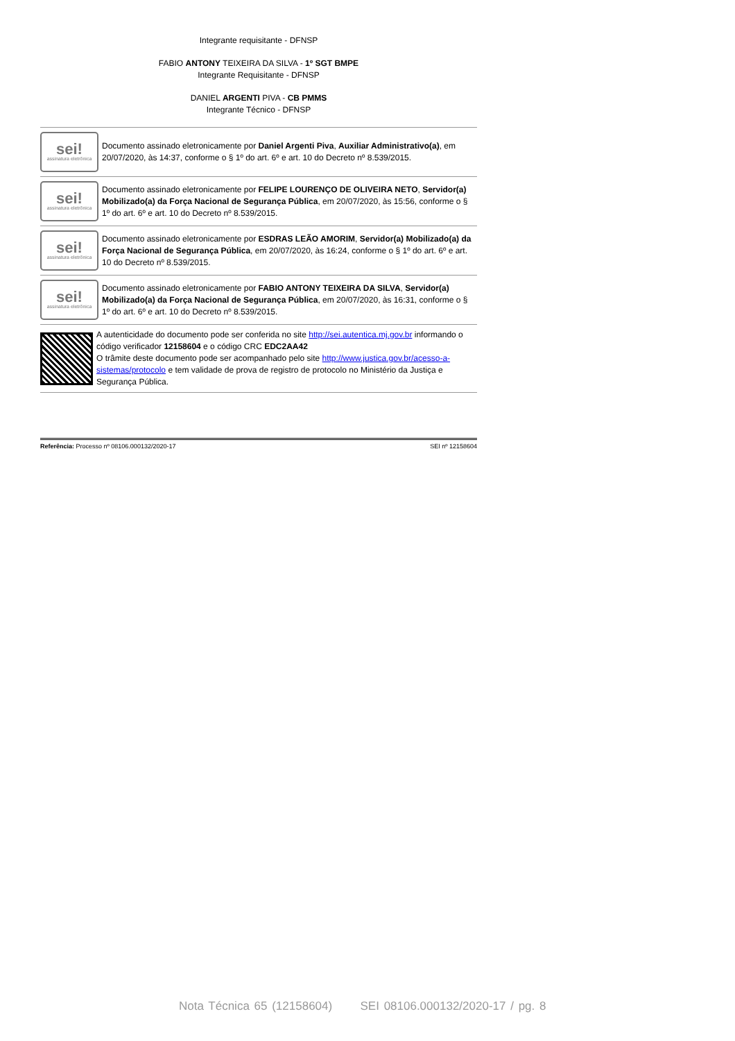Integrante requisitante - DFNSP
FABIO ANTONY TEIXEIRA DA SILVA - 1º SGT BMPE
Integrante Requisitante - DFNSP
DANIEL ARGENTI PIVA - CB PMMS
Integrante Técnico - DFNSP
sei!
assinatura eletrônica
Documento assinado eletronicamente por Daniel Argenti Piva, Auxiliar Administrativo(a), em 20/07/2020, às 14:37, conforme o § 1º do art. 6º e art. 10 do Decreto nº 8.539/2015.
sei!
assinatura eletrônica
Documento assinado eletronicamente por FELIPE LOURENÇO DE OLIVEIRA NETO, Servidor(a) Mobilizado(a) da Força Nacional de Segurança Pública, em 20/07/2020, às 15:56, conforme o § 1º do art. 6º e art. 10 do Decreto nº 8.539/2015.
sei!
assinatura eletrônica
Documento assinado eletronicamente por ESDRAS LEÃO AMORIM, Servidor(a) Mobilizado(a) da Força Nacional de Segurança Pública, em 20/07/2020, às 16:24, conforme o § 1º do art. 6º e art. 10 do Decreto nº 8.539/2015.
sei!
assinatura eletrônica
Documento assinado eletronicamente por FABIO ANTONY TEIXEIRA DA SILVA, Servidor(a) Mobilizado(a) da Força Nacional de Segurança Pública, em 20/07/2020, às 16:31, conforme o § 1º do art. 6º e art. 10 do Decreto nº 8.539/2015.
A autenticidade do documento pode ser conferida no site http://sei.autentica.mj.gov.br informando o código verificador 12158604 e o código CRC EDC2AA42
O trâmite deste documento pode ser acompanhado pelo site http://www.justica.gov.br/acesso-a-sistemas/protocolo e tem validade de prova de registro de protocolo no Ministério da Justiça e Segurança Pública.
Referência: Processo nº 08106.000132/2020-17 SEI nº 12158604
Nota Técnica 65 (12158604) SEI 08106.000132/2020-17 / pg. 8